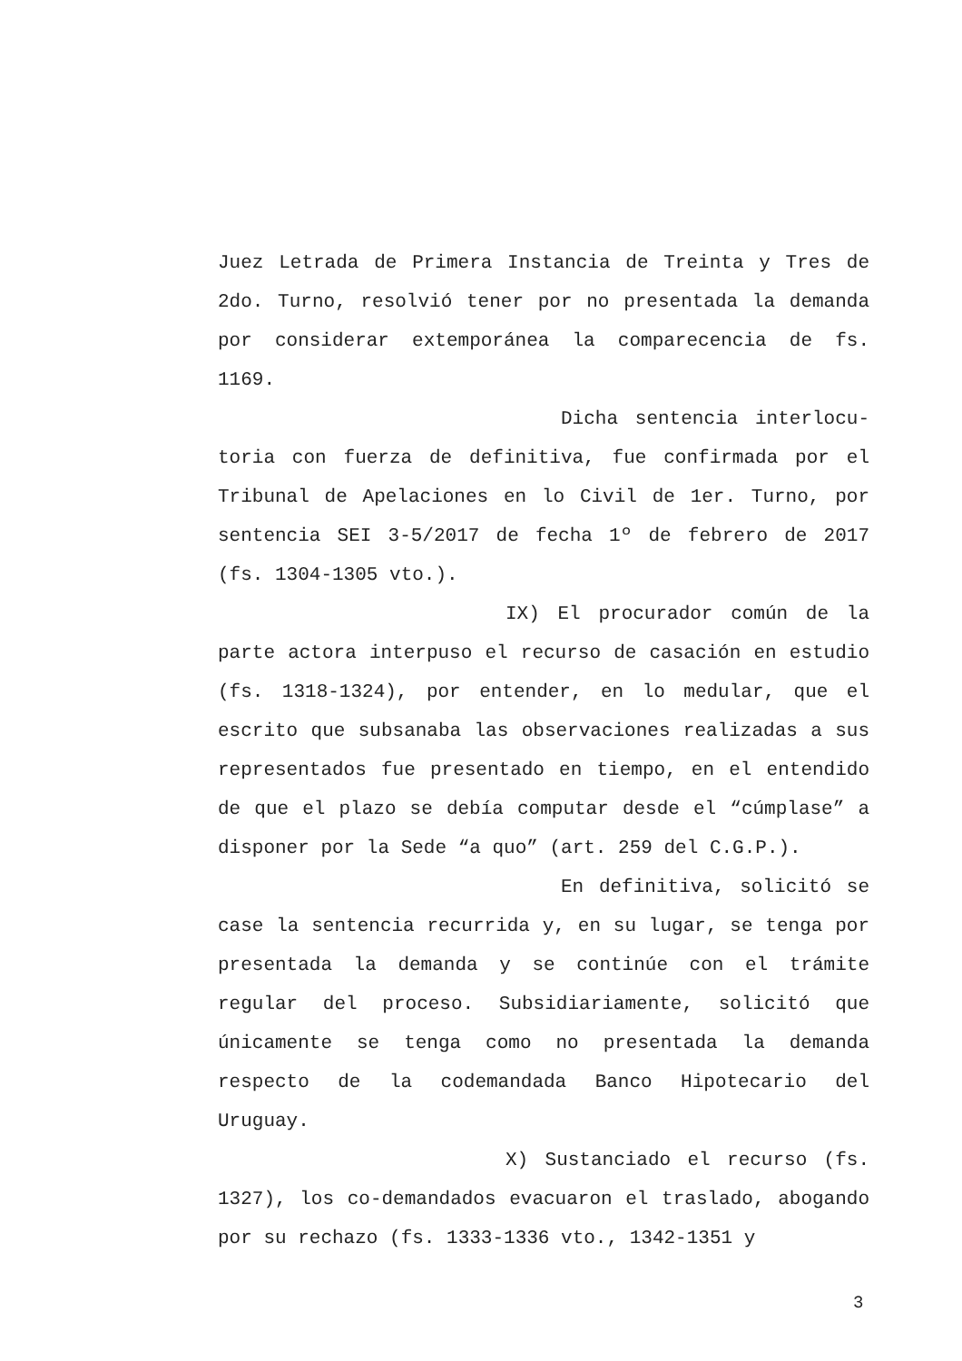Juez Letrada de Primera Instancia de Treinta y Tres de 2do. Turno, resolvió tener por no presentada la demanda por considerar extemporánea la comparecencia de fs. 1169.
Dicha sentencia interlocu-toria con fuerza de definitiva, fue confirmada por el Tribunal de Apelaciones en lo Civil de 1er. Turno, por sentencia SEI 3-5/2017 de fecha 1º de febrero de 2017 (fs. 1304-1305 vto.).
IX) El procurador común de la parte actora interpuso el recurso de casación en estudio (fs. 1318-1324), por entender, en lo medular, que el escrito que subsanaba las observaciones realizadas a sus representados fue presentado en tiempo, en el entendido de que el plazo se debía computar desde el “cúmplase” a disponer por la Sede “a quo” (art. 259 del C.G.P.).
En definitiva, solicitó se case la sentencia recurrida y, en su lugar, se tenga por presentada la demanda y se continúe con el trámite regular del proceso. Subsidiariamente, solicitó que únicamente se tenga como no presentada la demanda respecto de la codemandada Banco Hipotecario del Uruguay.
X) Sustanciado el recurso (fs. 1327), los co-demandados evacuaron el traslado, abogando por su rechazo (fs. 1333-1336 vto., 1342-1351 y
3